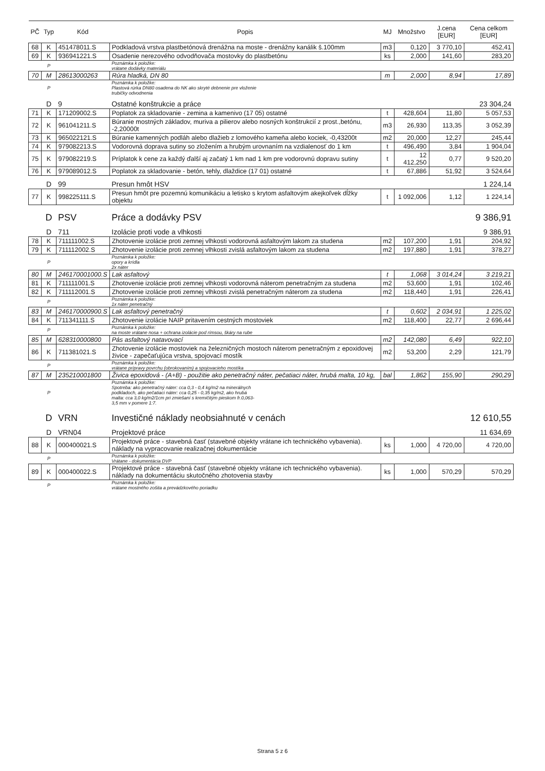| PČ | Typ | Kód | Popis | MJ | Množstvo | J.cena [EUR] | Cena celkom [EUR] |
| --- | --- | --- | --- | --- | --- | --- | --- |
| 68 | K | 451478011.S | Podkladová vrstva plastbetónová drenážna na moste - drenážny kanálik š.100mm | m3 | 0,120 | 3 770,10 | 452,41 |
| 69 | K | 936941221.S | Osadenie nerezového odvodňovača mostovky do plastbetónu | ks | 2,000 | 141,60 | 283,20 |
| | P | | Poznámka k položke: vrátane dodávky materiálu | | | | |
| 70 | M | 28613000263 | Rúra hladká, DN 80 | m | 2,000 | 8,94 | 17,89 |
| | P | | Poznámka k položke: Plastová rúrka DN80 osadena do NK ako skryté debnenie pre vloženie trubičky odvodnenia | | | | |
| | D | 9 | Ostatné konštrukcie a práce | | | | 23 304,24 |
| 71 | K | 171209002.S | Poplatok za skladovanie - zemina a kamenivo (17 05) ostatné | t | 428,604 | 11,80 | 5 057,53 |
| 72 | K | 961041211.S | Búranie mostných základov, muriva a pilierov alebo nosných konštrukcií z prost.,betónu, -2,20000t | m3 | 26,930 | 113,35 | 3 052,39 |
| 73 | K | 965022121.S | Búranie kamenných podláh alebo dlažieb z lomového kameňa alebo kociek, -0,43200t | m2 | 20,000 | 12,27 | 245,44 |
| 74 | K | 979082213.S | Vodorovná doprava sutiny so zložením a hrubým urovnaním na vzdialenosť do 1 km | t | 496,490 | 3,84 | 1 904,04 |
| 75 | K | 979082219.S | Príplatok k cene za každý ďalší aj začatý 1 km nad 1 km pre vodorovnú dopravu sutiny | t | 12 412,250 | 0,77 | 9 520,20 |
| 76 | K | 979089012.S | Poplatok za skladovanie - betón, tehly, dlaždice (17 01) ostatné | t | 67,886 | 51,92 | 3 524,64 |
| | D | 99 | Presun hmôt HSV | | | | 1 224,14 |
| 77 | K | 998225111.S | Presun hmôt pre pozemnú komunikáciu a letisko s krytom asfaltovým akejkoľvek dĺžky objektu | t | 1 092,006 | 1,12 | 1 224,14 |
| | D | PSV | Práce a dodávky PSV | | | | 9 386,91 |
| | D | 711 | Izolácie proti vode a vlhkosti | | | | 9 386,91 |
| 78 | K | 711111002.S | Zhotovenie izolácie proti zemnej vlhkosti vodorovná asfaltovým lakom za studena | m2 | 107,200 | 1,91 | 204,92 |
| 79 | K | 711112002.S | Zhotovenie izolácie proti zemnej vlhkosti zvislá asfaltovým lakom za studena | m2 | 197,880 | 1,91 | 378,27 |
| | P | | Poznámka k položke: opory a krídla 2x náter | | | | |
| 80 | M | 246170001000.S | Lak asfaltový | t | 1,068 | 3 014,24 | 3 219,21 |
| 81 | K | 711111001.S | Zhotovenie izolácie proti zemnej vlhkosti vodorovná náterom penetračným za studena | m2 | 53,600 | 1,91 | 102,46 |
| 82 | K | 711112001.S | Zhotovenie izolácie proti zemnej vlhkosti zvislá penetračným náterom za studena | m2 | 118,440 | 1,91 | 226,41 |
| | P | | Poznámka k položke: 1x náter penetračný | | | | |
| 83 | M | 246170000900.S | Lak asfaltový penetračný | t | 0,602 | 2 034,91 | 1 225,02 |
| 84 | K | 711341111.S | Zhotovenie izolácie NAIP pritavením cestných mostoviek | m2 | 118,400 | 22,77 | 2 696,44 |
| | P | | Poznámka k položke: na moste vrátane nosa + ochrana izolácie pod rímsou, škáry na rube | | | | |
| 85 | M | 628310000800 | Pás asfaltový natavovací | m2 | 142,080 | 6,49 | 922,10 |
| 86 | K | 711381021.S | Zhotovenie izolácie mostoviek na železničných mostoch náterom penetračným z epoxidovej živice - zapečaťujúca vrstva, spojovací mostík | m2 | 53,200 | 2,29 | 121,79 |
| | P | | Poznámka k položke: vrátane prípravy povrchu (obrokovaním) a spojovacieho mostíka | | | | |
| 87 | M | 235210001800 | Živica epoxidová - (A+B) - použitie ako penetračný náter, pečatiaci náter, hrubá malta, 10 kg, | bal | 1,862 | 155,90 | 290,29 |
| | P | | Poznámka k položke: Spotreba: ako penetračný náter: cca 0,3 - 0,4 kg/m2 na minerálnych podkladoch, ako pečatiaci náter: cca 0,25 - 0,35 kg/m2, ako hrubá malta: cca 3,0 kg/m2/1cm pri zmiešaní s kremičitým pieskom fr.0,063- 3,5 mm v pomere 1:7. | | | | |
| | D | VRN | Investičné náklady neobsiahnuté v cenách | | | | 12 610,55 |
| | D | VRN04 | Projektové práce | | | | 11 634,69 |
| 88 | K | 000400021.S | Projektové práce - stavebná časť (stavebné objekty vrátane ich technického vybavenia). náklady na vypracovanie realizačnej dokumentácie | ks | 1,000 | 4 720,00 | 4 720,00 |
| | P | | Poznámka k položke: Vrátane - dokumentácia DVP | | | | |
| 89 | K | 000400022.S | Projektové práce - stavebná časť (stavebné objekty vrátane ich technického vybavenia). náklady na dokumentáciu skutočného zhotovenia stavby | ks | 1,000 | 570,29 | 570,29 |
| | P | | Poznámka k položke: vrátane mostného zošita a prevádzkového poriadku | | | | |
Strana 5 z 6